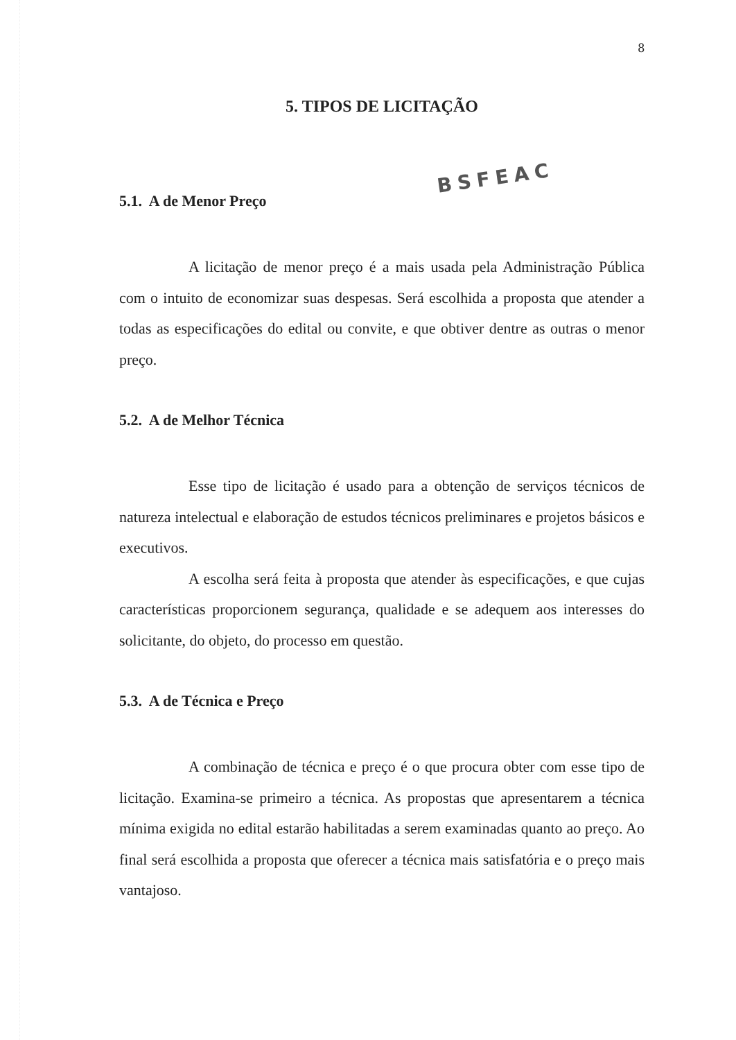8
BSFEAC
5. TIPOS DE LICITAÇÃO
5.1. A de Menor Preço
A licitação de menor preço é a mais usada pela Administração Pública com o intuito de economizar suas despesas. Será escolhida a proposta que atender a todas as especificações do edital ou convite, e que obtiver dentre as outras o menor preço.
5.2. A de Melhor Técnica
Esse tipo de licitação é usado para a obtenção de serviços técnicos de natureza intelectual e elaboração de estudos técnicos preliminares e projetos básicos e executivos.
A escolha será feita à proposta que atender às especificações, e que cujas características proporcionem segurança, qualidade e se adequem aos interesses do solicitante, do objeto, do processo em questão.
5.3. A de Técnica e Preço
A combinação de técnica e preço é o que procura obter com esse tipo de licitação. Examina-se primeiro a técnica. As propostas que apresentarem a técnica mínima exigida no edital estarão habilitadas a serem examinadas quanto ao preço. Ao final será escolhida a proposta que oferecer a técnica mais satisfatória e o preço mais vantajoso.